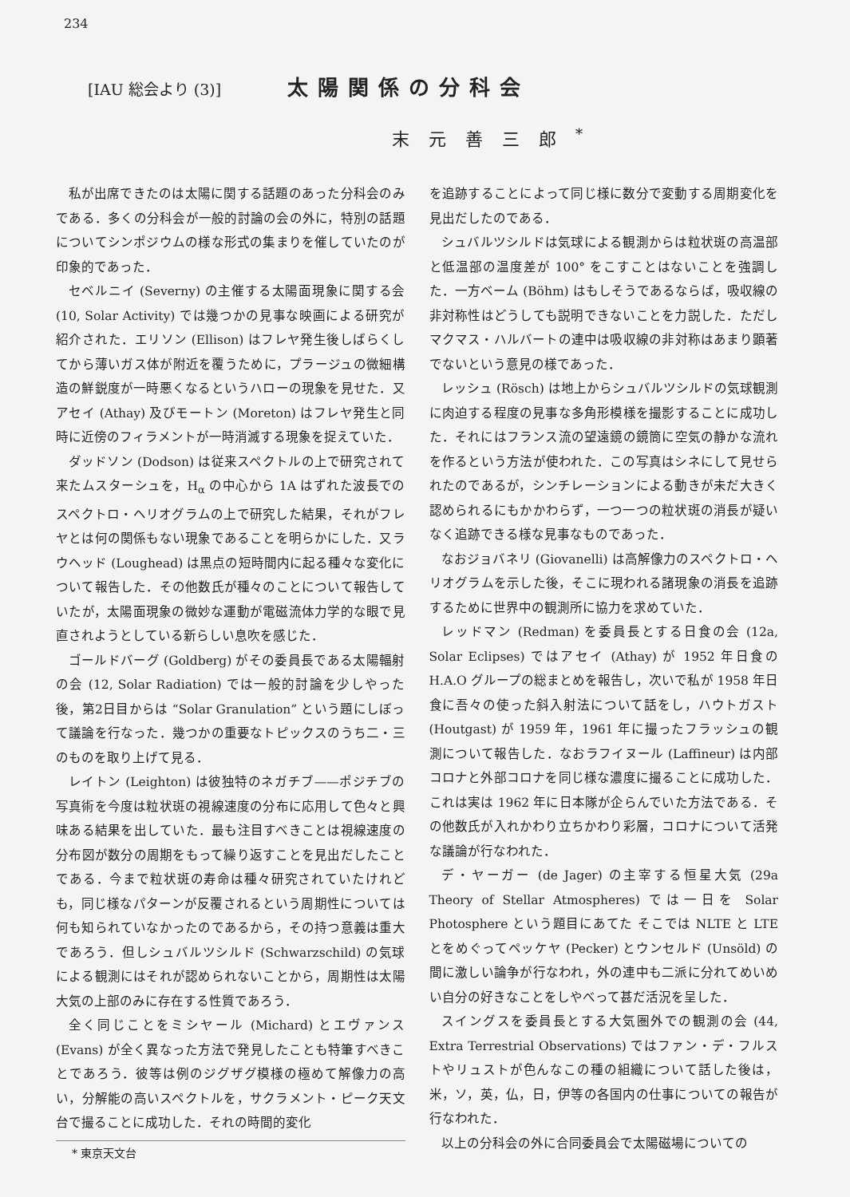234
[IAU 総会より (3)]
太陽関係の分科会
末元善三郎<sup>*</sup>
私が出席できたのは太陽に関する話題のあった分科会のみである．多くの分科会が一般的討論の会の外に，特別の話題についてシンポジウムの様な形式の集まりを催していたのが印象的であった．
セベルニイ (Severny) の主催する太陽面現象に関する会 (10, Solar Activity) では幾つかの見事な映画による研究が紹介された．エリソン (Ellison) はフレヤ発生後しばらくしてから薄いガス体が附近を覆うために，プラージュの微細構造の鮮鋭度が一時悪くなるというハローの現象を見せた．又アセイ (Athay) 及びモートン (Moreton) はフレヤ発生と同時に近傍のフィラメントが一時消滅する現象を捉えていた．
ダッドソン (Dodson) は従来スペクトルの上で研究されて来たムスターシュを，H<sub>α</sub> の中心から 1A はずれた波長でのスペクトロ・ヘリオグラムの上で研究した結果，それがフレヤとは何の関係もない現象であることを明らかにした．又ラウヘッド (Loughead) は黒点の短時間内に起る種々な変化について報告した．その他数氏が種々のことについて報告していたが，太陽面現象の微妙な運動が電磁流体力学的な眼で見直されようとしている新らしい息吹を感じた．
ゴールドバーグ (Goldberg) がその委員長である太陽輻射の会 (12, Solar Radiation) では一般的討論を少しやった後，第2日目からは “Solar Granulation” という題にしぼって議論を行なった．幾つかの重要なトピックスのうち二・三のものを取り上げて見る．
レイトン (Leighton) は彼独特のネガチブ——ポジチブの写真術を今度は粒状斑の視線速度の分布に応用して色々と興味ある結果を出していた．最も注目すべきことは視線速度の分布図が数分の周期をもって繰り返すことを見出だしたことである．今まで粒状斑の寿命は種々研究されていたけれども，同じ様なパターンが反覆されるという周期性については何も知られていなかったのであるから，その持つ意義は重大であろう．但しシュバルツシルド (Schwarzschild) の気球による観測にはそれが認められないことから，周期性は太陽大気の上部のみに存在する性質であろう．
全く同じことをミシヤール (Michard) とエヴァンス (Evans) が全く異なった方法で発見したことも特筆すべきことであろう．彼等は例のジグザグ模様の極めて解像力の高い，分解能の高いスペクトルを，サクラメント・ピーク天文台で撮ることに成功した．それの時間的変化
* 東京天文台
を追跡することによって同じ様に数分で変動する周期変化を見出だしたのである．
シュバルツシルドは気球による観測からは粒状斑の高温部と低温部の温度差が 100° をこすことはないことを強調した．一方ベーム (Böhm) はもしそうであるならば，吸収線の非対称性はどうしても説明できないことを力説した．ただしマクマス・ハルバートの連中は吸収線の非対称はあまり顕著でないという意見の様であった．
レッシュ (Rösch) は地上からシュバルツシルドの気球観測に肉迫する程度の見事な多角形模様を撮影することに成功した．それにはフランス流の望遠鏡の鏡筒に空気の静かな流れを作るという方法が使われた．この写真はシネにして見せられたのであるが，シンチレーションによる動きが未だ大きく認められるにもかかわらず，一つ一つの粒状斑の消長が疑いなく追跡できる様な見事なものであった．
なおジョバネリ (Giovanelli) は高解像力のスペクトロ・ヘリオグラムを示した後，そこに現われる諸現象の消長を追跡するために世界中の観測所に協力を求めていた．
レッドマン (Redman) を委員長とする日食の会 (12a, Solar Eclipses) ではアセイ (Athay) が 1952 年日食の H.A.O グループの総まとめを報告し，次いで私が 1958 年日食に吾々の使った斜入射法について話をし，ハウトガスト (Houtgast) が 1959 年，1961 年に撮ったフラッシュの観測について報告した．なおラフイヌール (Laffineur) は内部コロナと外部コロナを同じ様な濃度に撮ることに成功した．これは実は 1962 年に日本隊が企らんでいた方法である．その他数氏が入れかわり立ちかわり彩層，コロナについて活発な議論が行なわれた．
デ・ヤーガー (de Jager) の主宰する恒星大気 (29a Theory of Stellar Atmospheres) では一日を Solar Photosphere という題目にあてた そこでは NLTE と LTE とをめぐってペッケヤ (Pecker) とウンセルド (Unsöld) の間に激しい論争が行なわれ，外の連中も二派に分れてめいめい自分の好きなことをしやべって甚だ活況を呈した．
スイングスを委員長とする大気圏外での観測の会 (44, Extra Terrestrial Observations) ではファン・デ・フルストやリュストが色んなこの種の組織について話した後は，米，ソ，英，仏，日，伊等の各国内の仕事についての報告が行なわれた．
以上の分科会の外に合同委員会で太陽磁場についての